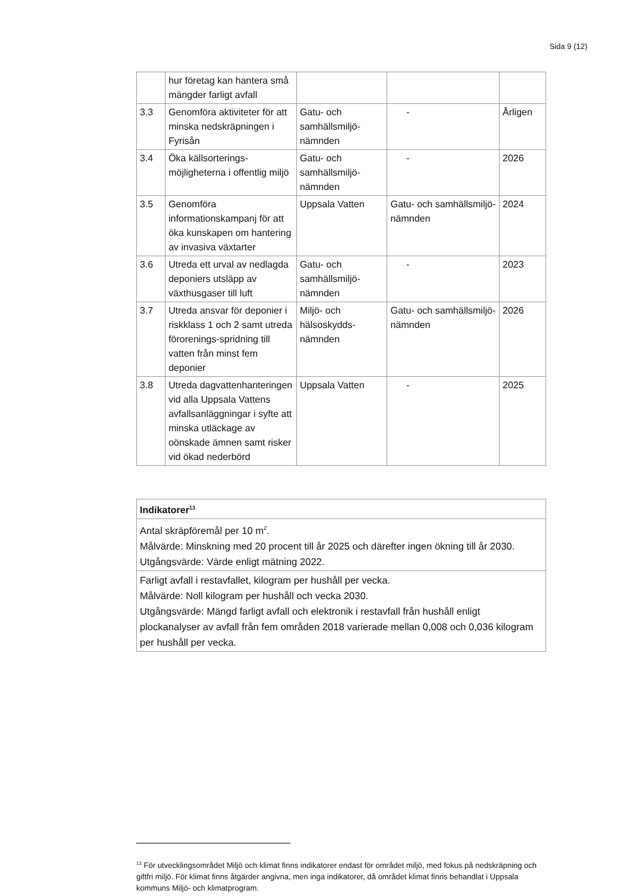Sida 9 (12)
| | hur företag kan hantera små mängder farligt avfall | | | |
| 3.3 | Genomföra aktiviteter för att minska nedskräpningen i Fyrisån | Gatu- och samhällsmiljö-nämnden | - | Årligen |
| 3.4 | Öka källsorterings-möjligheterna i offentlig miljö | Gatu- och samhällsmiljö-nämnden | - | 2026 |
| 3.5 | Genomföra informationskampanj för att öka kunskapen om hantering av invasiva växtarter | Uppsala Vatten | Gatu- och samhällsmiljö-nämnden | 2024 |
| 3.6 | Utreda ett urval av nedlagda deponiers utsläpp av växthusgaser till luft | Gatu- och samhällsmiljö-nämnden | - | 2023 |
| 3.7 | Utreda ansvar för deponier i riskklass 1 och 2 samt utreda förorenings-spridning till vatten från minst fem deponier | Miljö- och hälsoskydds-nämnden | Gatu- och samhällsmiljö-nämnden | 2026 |
| 3.8 | Utreda dagvattenhanteringen vid alla Uppsala Vattens avfallsanläggningar i syfte att minska utläckage av oönskade ämnen samt risker vid ökad nederbörd | Uppsala Vatten | - | 2025 |
| Indikatorer<sup>13</sup> |
| --- |
| Antal skräpföremål per 10 m<sup>2</sup>. Målvärde: Minskning med 20 procent till år 2025 och därefter ingen ökning till år 2030. Utgångsvärde: Värde enligt mätning 2022. |
| Farligt avfall i restavfallet, kilogram per hushåll per vecka. Målvärde: Noll kilogram per hushåll och vecka 2030. Utgångsvärde: Mängd farligt avfall och elektronik i restavfall från hushåll enligt plockanalyser av avfall från fem områden 2018 varierade mellan 0,008 och 0,036 kilogram per hushåll per vecka. |
<sup>13</sup> För utvecklingsområdet Miljö och klimat finns indikatorer endast för området miljö, med fokus på nedskräpning och giftfri miljö. För klimat finns åtgärder angivna, men inga indikatorer, då området klimat finns behandlat i Uppsala kommuns Miljö- och klimatprogram.